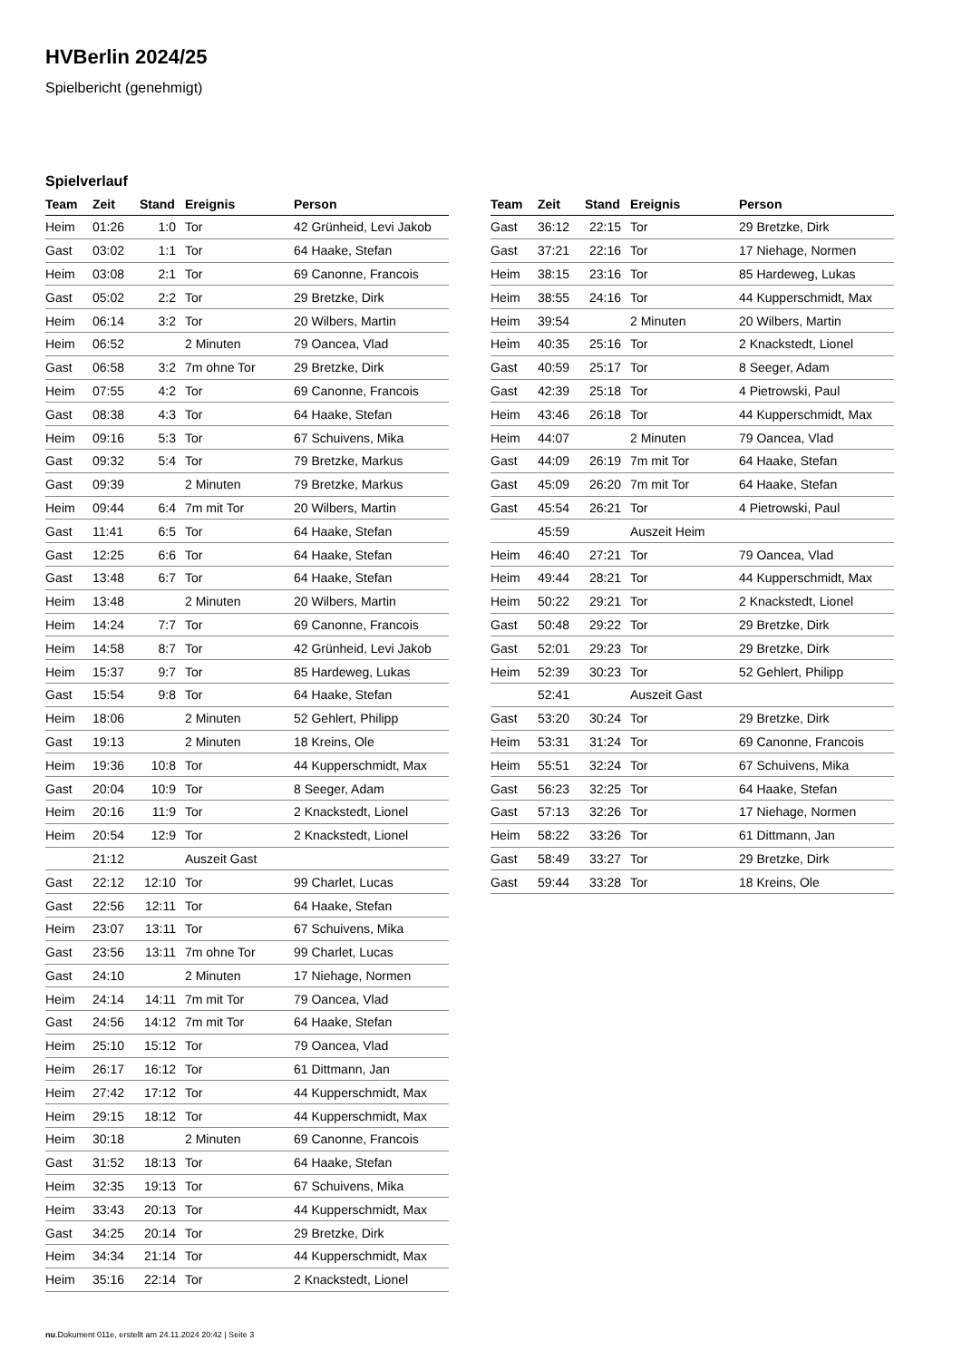HVBerlin 2024/25
Spielbericht (genehmigt)
Spielverlauf
| Team | Zeit | Stand | Ereignis | Person |
| --- | --- | --- | --- | --- |
| Heim | 01:26 | 1:0 | Tor | 42 Grünheid, Levi Jakob |
| Gast | 03:02 | 1:1 | Tor | 64 Haake, Stefan |
| Heim | 03:08 | 2:1 | Tor | 69 Canonne, Francois |
| Gast | 05:02 | 2:2 | Tor | 29 Bretzke, Dirk |
| Heim | 06:14 | 3:2 | Tor | 20 Wilbers, Martin |
| Heim | 06:52 | | 2 Minuten | 79 Oancea, Vlad |
| Gast | 06:58 | 3:2 | 7m ohne Tor | 29 Bretzke, Dirk |
| Heim | 07:55 | 4:2 | Tor | 69 Canonne, Francois |
| Gast | 08:38 | 4:3 | Tor | 64 Haake, Stefan |
| Heim | 09:16 | 5:3 | Tor | 67 Schuivens, Mika |
| Gast | 09:32 | 5:4 | Tor | 79 Bretzke, Markus |
| Gast | 09:39 | | 2 Minuten | 79 Bretzke, Markus |
| Heim | 09:44 | 6:4 | 7m mit Tor | 20 Wilbers, Martin |
| Gast | 11:41 | 6:5 | Tor | 64 Haake, Stefan |
| Gast | 12:25 | 6:6 | Tor | 64 Haake, Stefan |
| Gast | 13:48 | 6:7 | Tor | 64 Haake, Stefan |
| Heim | 13:48 | | 2 Minuten | 20 Wilbers, Martin |
| Heim | 14:24 | 7:7 | Tor | 69 Canonne, Francois |
| Heim | 14:58 | 8:7 | Tor | 42 Grünheid, Levi Jakob |
| Heim | 15:37 | 9:7 | Tor | 85 Hardeweg, Lukas |
| Gast | 15:54 | 9:8 | Tor | 64 Haake, Stefan |
| Heim | 18:06 | | 2 Minuten | 52 Gehlert, Philipp |
| Gast | 19:13 | | 2 Minuten | 18 Kreins, Ole |
| Heim | 19:36 | 10:8 | Tor | 44 Kupperschmidt, Max |
| Gast | 20:04 | 10:9 | Tor | 8 Seeger, Adam |
| Heim | 20:16 | 11:9 | Tor | 2 Knackstedt, Lionel |
| Heim | 20:54 | 12:9 | Tor | 2 Knackstedt, Lionel |
| | 21:12 | | Auszeit Gast | |
| Gast | 22:12 | 12:10 | Tor | 99 Charlet, Lucas |
| Gast | 22:56 | 12:11 | Tor | 64 Haake, Stefan |
| Heim | 23:07 | 13:11 | Tor | 67 Schuivens, Mika |
| Gast | 23:56 | 13:11 | 7m ohne Tor | 99 Charlet, Lucas |
| Gast | 24:10 | | 2 Minuten | 17 Niehage, Normen |
| Heim | 24:14 | 14:11 | 7m mit Tor | 79 Oancea, Vlad |
| Gast | 24:56 | 14:12 | 7m mit Tor | 64 Haake, Stefan |
| Heim | 25:10 | 15:12 | Tor | 79 Oancea, Vlad |
| Heim | 26:17 | 16:12 | Tor | 61 Dittmann, Jan |
| Heim | 27:42 | 17:12 | Tor | 44 Kupperschmidt, Max |
| Heim | 29:15 | 18:12 | Tor | 44 Kupperschmidt, Max |
| Heim | 30:18 | | 2 Minuten | 69 Canonne, Francois |
| Gast | 31:52 | 18:13 | Tor | 64 Haake, Stefan |
| Heim | 32:35 | 19:13 | Tor | 67 Schuivens, Mika |
| Heim | 33:43 | 20:13 | Tor | 44 Kupperschmidt, Max |
| Gast | 34:25 | 20:14 | Tor | 29 Bretzke, Dirk |
| Heim | 34:34 | 21:14 | Tor | 44 Kupperschmidt, Max |
| Heim | 35:16 | 22:14 | Tor | 2 Knackstedt, Lionel |
| Team | Zeit | Stand | Ereignis | Person |
| --- | --- | --- | --- | --- |
| Gast | 36:12 | 22:15 | Tor | 29 Bretzke, Dirk |
| Gast | 37:21 | 22:16 | Tor | 17 Niehage, Normen |
| Heim | 38:15 | 23:16 | Tor | 85 Hardeweg, Lukas |
| Heim | 38:55 | 24:16 | Tor | 44 Kupperschmidt, Max |
| Heim | 39:54 | | 2 Minuten | 20 Wilbers, Martin |
| Heim | 40:35 | 25:16 | Tor | 2 Knackstedt, Lionel |
| Gast | 40:59 | 25:17 | Tor | 8 Seeger, Adam |
| Gast | 42:39 | 25:18 | Tor | 4 Pietrowski, Paul |
| Heim | 43:46 | 26:18 | Tor | 44 Kupperschmidt, Max |
| Heim | 44:07 | | 2 Minuten | 79 Oancea, Vlad |
| Gast | 44:09 | 26:19 | 7m mit Tor | 64 Haake, Stefan |
| Gast | 45:09 | 26:20 | 7m mit Tor | 64 Haake, Stefan |
| Gast | 45:54 | 26:21 | Tor | 4 Pietrowski, Paul |
| | 45:59 | | Auszeit Heim | |
| Heim | 46:40 | 27:21 | Tor | 79 Oancea, Vlad |
| Heim | 49:44 | 28:21 | Tor | 44 Kupperschmidt, Max |
| Heim | 50:22 | 29:21 | Tor | 2 Knackstedt, Lionel |
| Gast | 50:48 | 29:22 | Tor | 29 Bretzke, Dirk |
| Gast | 52:01 | 29:23 | Tor | 29 Bretzke, Dirk |
| Heim | 52:39 | 30:23 | Tor | 52 Gehlert, Philipp |
| | 52:41 | | Auszeit Gast | |
| Gast | 53:20 | 30:24 | Tor | 29 Bretzke, Dirk |
| Heim | 53:31 | 31:24 | Tor | 69 Canonne, Francois |
| Heim | 55:51 | 32:24 | Tor | 67 Schuivens, Mika |
| Gast | 56:23 | 32:25 | Tor | 64 Haake, Stefan |
| Gast | 57:13 | 32:26 | Tor | 17 Niehage, Normen |
| Heim | 58:22 | 33:26 | Tor | 61 Dittmann, Jan |
| Gast | 58:49 | 33:27 | Tor | 29 Bretzke, Dirk |
| Gast | 59:44 | 33:28 | Tor | 18 Kreins, Ole |
nu.Dokument 011e, erstellt am 24.11.2024 20:42 | Seite 3